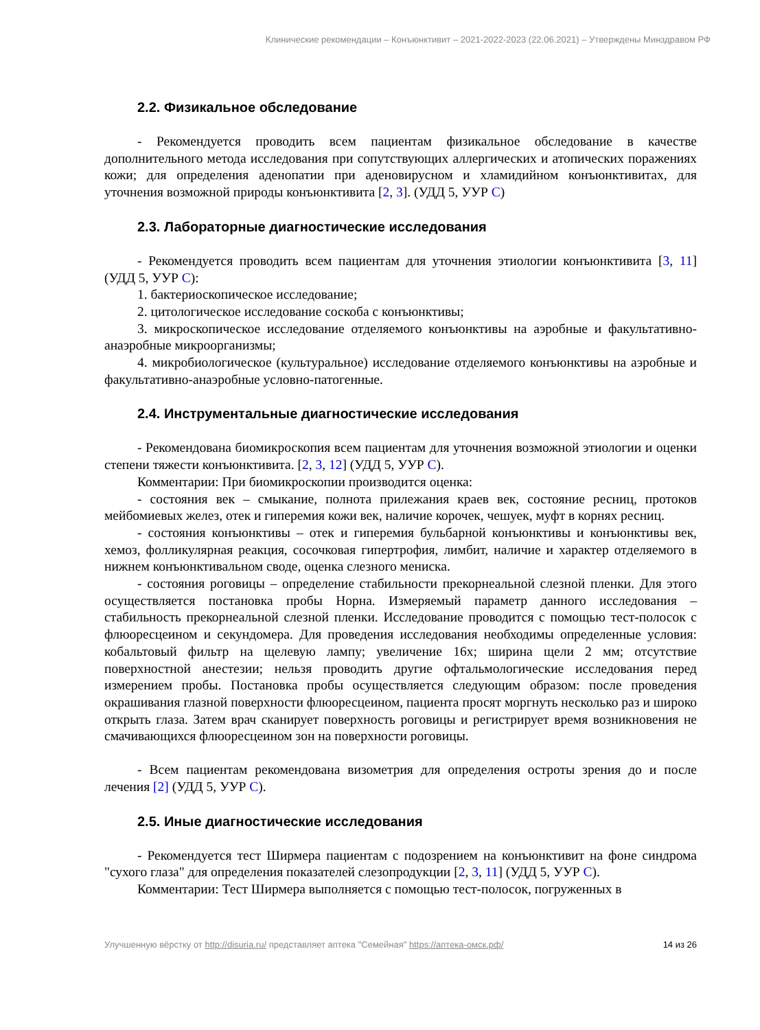Клинические рекомендации – Конъюнктивит – 2021-2022-2023 (22.06.2021) – Утверждены Минздравом РФ
2.2. Физикальное обследование
- Рекомендуется проводить всем пациентам физикальное обследование в качестве дополнительного метода исследования при сопутствующих аллергических и атопических поражениях кожи; для определения аденопатии при аденовирусном и хламидийном конъюнктивитах, для уточнения возможной природы конъюнктивита [2, 3]. (УДД 5, УУР С)
2.3. Лабораторные диагностические исследования
- Рекомендуется проводить всем пациентам для уточнения этиологии конъюнктивита [3, 11] (УДД 5, УУР С):
1. бактериоскопическое исследование;
2. цитологическое исследование соскоба с конъюнктивы;
3. микроскопическое исследование отделяемого конъюнктивы на аэробные и факультативно-анаэробные микроорганизмы;
4. микробиологическое (культуральное) исследование отделяемого конъюнктивы на аэробные и факультативно-анаэробные условно-патогенные.
2.4. Инструментальные диагностические исследования
- Рекомендована биомикроскопия всем пациентам для уточнения возможной этиологии и оценки степени тяжести конъюнктивита. [2, 3, 12] (УДД 5, УУР С).
Комментарии: При биомикроскопии производится оценка:
- состояния век – смыкание, полнота прилежания краев век, состояние ресниц, протоков мейбомиевых желез, отек и гиперемия кожи век, наличие корочек, чешуек, муфт в корнях ресниц.
- состояния конъюнктивы – отек и гиперемия бульбарной конъюнктивы и конъюнктивы век, хемоз, фолликулярная реакция, сосочковая гипертрофия, лимбит, наличие и характер отделяемого в нижнем конъюнктивальном своде, оценка слезного мениска.
- состояния роговицы – определение стабильности прекорнеальной слезной пленки. Для этого осуществляется постановка пробы Норна. Измеряемый параметр данного исследования – стабильность прекорнеальной слезной пленки. Исследование проводится с помощью тест-полосок с флюоресцеином и секундомера. Для проведения исследования необходимы определенные условия: кобальтовый фильтр на щелевую лампу; увеличение 16x; ширина щели 2 мм; отсутствие поверхностной анестезии; нельзя проводить другие офтальмологические исследования перед измерением пробы. Постановка пробы осуществляется следующим образом: после проведения окрашивания глазной поверхности флюоресцеином, пациента просят моргнуть несколько раз и широко открыть глаза. Затем врач сканирует поверхность роговицы и регистрирует время возникновения не смачивающихся флюоресцеином зон на поверхности роговицы.
- Всем пациентам рекомендована визометрия для определения остроты зрения до и после лечения [2] (УДД 5, УУР С).
2.5. Иные диагностические исследования
- Рекомендуется тест Ширмера пациентам с подозрением на конъюнктивит на фоне синдрома "сухого глаза" для определения показателей слезопродукции [2, 3, 11] (УДД 5, УУР С).
Комментарии: Тест Ширмера выполняется с помощью тест-полосок, погруженных в
Улучшенную вёрстку от http://disuria.ru/ представляет аптека "Семейная" https://аптека-омск.рф/ 14 из 26